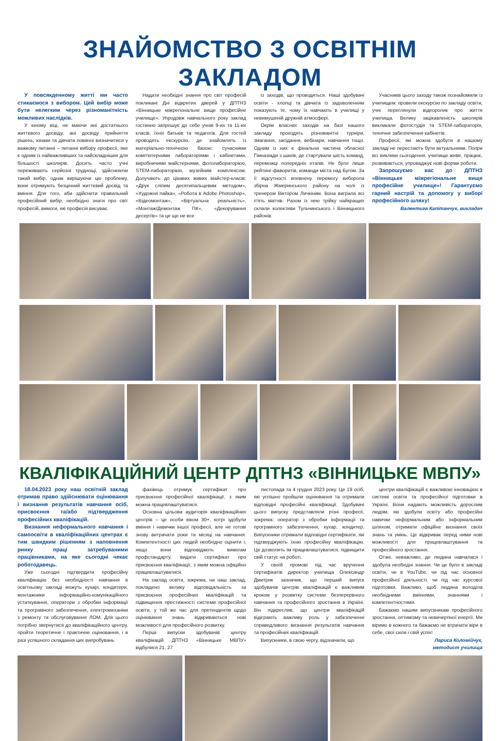ЗНАЙОМСТВО З ОСВІТНІМ ЗАКЛАДОМ
У повсякденному житті ми часто стикаємося з вибором. Цей вибір може бути нелегким через різноманітність можливих наслідків.
У юному віці, не маючи ані достатнього життєвого досвіду, ані досвіду прийняття рішень, юнаки та дівчата повинні визначитися у важкому питанні – питанні вибору професії, яке є одним із найважливіших та найскладніших для більшості школярів. Досить часто учні переживають серйозні труднощі, здійснюючи такий вибір, однак вирішуючи цю проблему, вони отримують безцінний життєвий досвід та вміння. Для того, аби здійснити правильний професійний вибір, необхідно знати про світ професій, вимоги, які професія висуває.
Надати необхідні знання про світ професій покликані Дні відкритих дверей у ДПТНЗ «Вінницьке міжрегіональне вище професійне училище». Упродовж навчального року заклад гостинно запрошує до себе учнів 9-их та 11-их класів, їхніх батьків та педагогів. Для гостей проводять екскурсію, де знайомлять із матеріально-технічною базою: сучасними комп'ютерними лабораторіями і кабінетами, виробничими майстернями, фотолабораторією, STEM-лабораторією, музейним комплексом. Долучають до цікавих живих майстер-класів: «Друк сліпим десятипальцевим методом», «Художня пайка», «Робота в Adobe Photoshop», «Відеомонтаж», «Віртуальна реальність», «Монтаж/Демонтаж ПК», «Декорування десертів» та це ще не все
із заходів, що проводяться. Наші здобувачі освіти - хлопці та дівчата із задоволенням показують те, чому їх навчають в училищі у невимушеній дружній атмосфері.
Окрім власних заходів на базі нашого закладу проходять різноманітні турніри, змагання, засідання, вебінари, навчання тощо. Одним із них є фінальна частина обласної Гімназіади з шахів, де стартували шість команд, переможці попередніх етапів. Не було лише рейтинг-фаворитів, команди міста над Бугом. За її відсутності впевнену перемогу виборола збірна Жмеринського району на чолі із тренером Віктором Личкіним. Вона виграла всі п'ять матчів. Разом із нею трійку найкращих склали колективи Тульчинського і Вінницького районів.
Учасників цього заходу також познайомили із училищем: провели екскурсію по закладу освіти, учні переглянули відеоролик про життя училища. Велику зацікавленість школярів викликали фотостудія та STEM-лабораторія, технічне забезпечення кабінетів.
Професії, які можна здобути в нашому закладі не перестають бути актуальними. Попри всі виклики сьогодення, училище живе, працює, розвивається, упроваджує нові форми роботи.
Запрошуємо вас до ДПТНЗ «Вінницьке міжрегіональне вище професійне училище»! Гарантуємо гарний настрій та допомогу у виборі професійного шляху!
Валентига Капітанчук, викладач
КВАЛІФІКАЦІЙНИЙ ЦЕНТР ДПТНЗ «ВІННИЦЬКЕ МВПУ»
18.04.2023 року наш освітній заклад отримав право здійснювати оцінювання і визнання результатів навчання осіб, присвоєння та/або підтвердження професійних кваліфікацій.
Визнання неформального навчання і самоосвіти в кваліфікаційних центрах є тим швидким рішенням з наповнення ринку праці затребуваними працівниками, на яке сьогодні чекає роботодавець.
Уже сьогодні підтвердити професійну кваліфікацію без необхідності навчання в освітньому закладі можуть кухарі, кондитери, монтажники інформаційно-комунікаційного устаткування, оператори з обробки інформації та програмного забезпечення, електромеханіки з ремонту та обслуговування ЛОМ. Для цього потрібно звернутися до кваліфікаційного центру, пройти теоретичне і практичне оцінювання, і в разі успішного складання цих випробувань
фахівець отримує сертифікат про присвоєння професійної кваліфікації, з яким можна працевлаштуватися.
Основна цільова аудиторія кваліфікаційних центрів – це особи віком 30+, котрі здобули вміння і навички іншої професії, але не готові знову витрачати роки та місяці на навчання. Компетентності цих людей необхідно оцінити і, якщо вони відповідають вимогам профстандарту, видати сертифікат про присвоєння кваліфікації, з яким можна офіційно працевлаштуватися.
На заклад освіти, зокрема, на наш заклад, покладено велику відповідальність за присвоєння професійних кваліфікацій та підвищення престижності системи професійної освіти, у той же час для претендентів щодо оцінювання знань відкриваються нові можливості для професійного розвитку.
Перші випуски здобувачів центру кваліфікацій ДПТНЗ «Вінницьке МВПУ» відбулися 21, 27
листопада та 4 грудня 2023 року. Це 19 осіб, які успішно пройшли оцінювання та отримали відповідні професійні кваліфікації. Здобувачі цього випуску представляли різні професії, зокрема: оператор з обробки інформації та програмного забезпечення, кухар, кондитер. Випускники отримали відповідні сертифікати, які підтверджують їхню професійну кваліфікацію. Це дозволить їм працевлаштуватися, підвищити свій статус на роботі.
У своїй промові під час вручення сертифікатів директор училища Олександр Дмитрик зазначив, що перший випуск здобувачів центрів кваліфікацій є важливим кроком у розвитку системи безперервного навчання та професійного зростання в Україні. Він підкреслив, що центри кваліфікацій відіграють важливу роль у забезпеченні справедливого визнання результатів навчання та професійних кваліфікацій.
Випускники, в свою чергу, відзначили, що
центри кваліфікацій є важливою інновацією в системі освіти та професійної підготовки в Україні. Вони надають можливість дорослим людям, які здобули освіту або професійні навички неформальним або інформальним шляхом, отримати офіційне визнання своїх знань та умінь. Це відкриває перед ними нові можливості для працевлаштування та професійного зростання.
Отже, неважливо, де людина навчалася і здобула необхідні знання. Чи це було в закладі освіти, чи в YouTube, чи під час основної професійної діяльності, чи під час курсової підготовки. Важливо, щоб людина володіла необхідними вміннями, знаннями і компетентностями.
Бажаємо нашим випускникам професійного зростання, оптимізму та невичерпної енергії. Ми віримо в кожного та бажаємо не втрачати віри в себе, свої сили і свій успіх!
Лариса Коломійчук,
методист училища